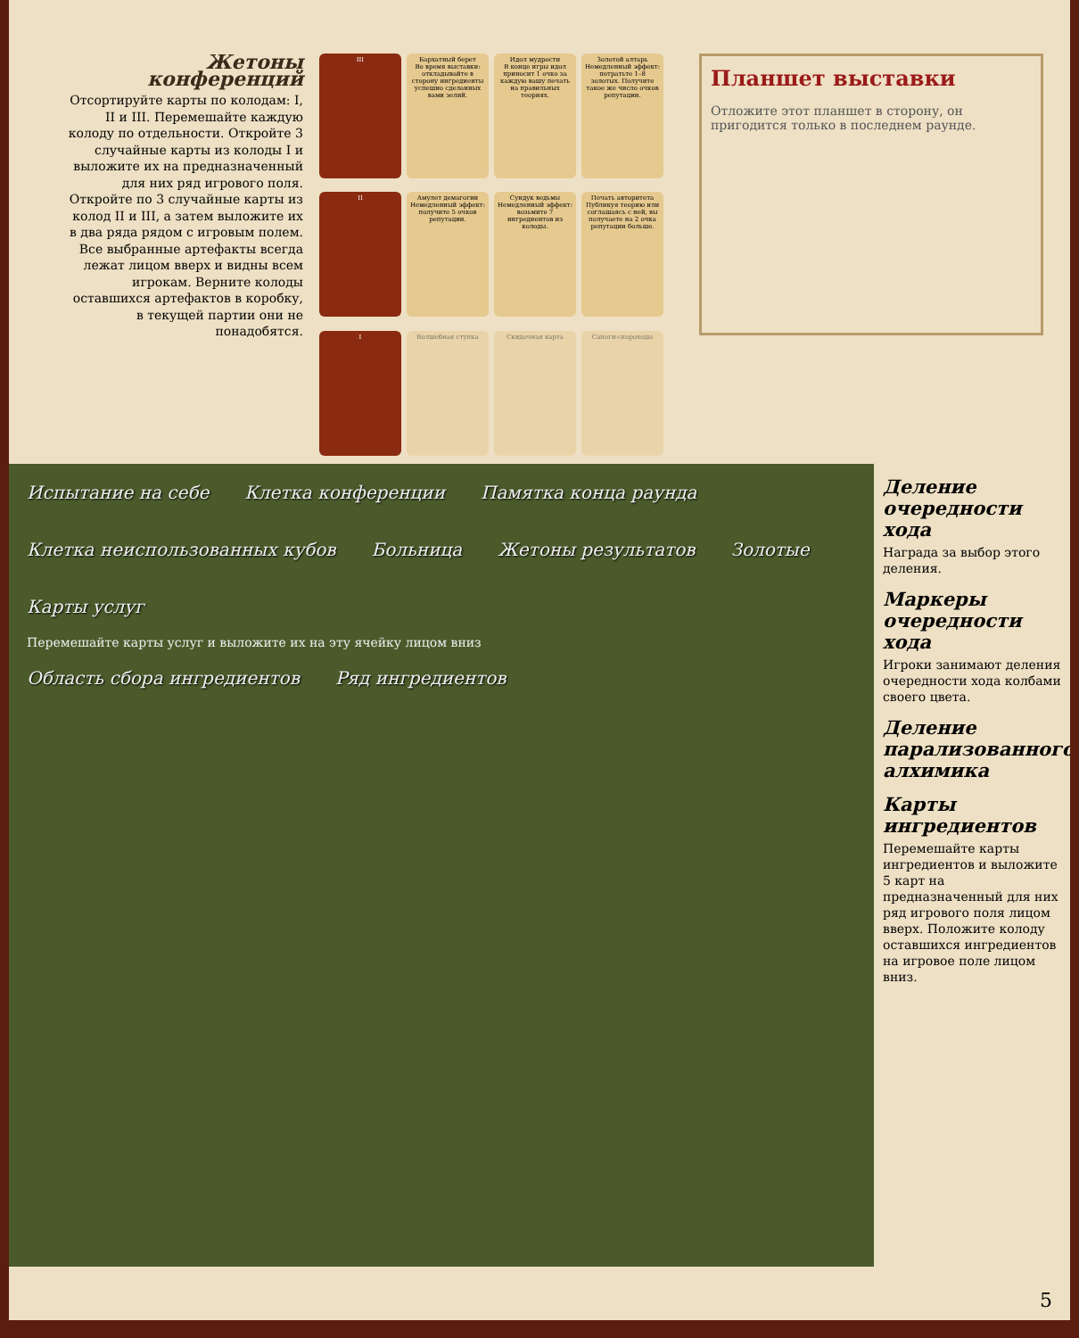Жетоны конференций
Отсортируйте карты по колодам: I, II и III. Перемешайте каждую колоду по отдельности. Откройте 3 случайные карты из колоды I и выложите их на предназначенный для них ряд игрового поля. Откройте по 3 случайные карты из колод II и III, а затем выложите их в два ряда рядом с игровым полем. Все выбранные артефакты всегда лежат лицом вверх и видны всем игрокам. Верните колоды оставшихся артефактов в коробку, в текущей партии они не понадобятся.
III
Бархатный берет
Во время выставки: откладывайте в сторону ингредиенты успешно сделанных вами зелий.
Идол мудрости
В конце игры идол приносит 1 очко за каждую вашу печать на правильных теориях.
Золотой алтарь
Немедленный эффект: потратьте 1–8 золотых. Получите такое же число очков репутации.
II
Амулет демагогии
Немедленный эффект: получите 5 очков репутации.
Сундук ведьмы
Немедленный эффект: возьмите 7 ингредиентов из колоды.
Печать авторитета
Публикуя теорию или соглашаясь с ней, вы получаете на 2 очка репутации больше.
I
Волшебная ступка
Скидочная карта
Сапоги-скороходы
Планшет выставки
Отложите этот планшет в сторону, он пригодится только в последнем раунде.
Испытание на себе Клетка конференции Памятка конца раунда Клетка неиспользованных кубов Больница Жетоны результатов Золотые Карты услуг
Перемешайте карты услуг и выложите их на эту ячейку лицом вниз
Область сбора ингредиентов Ряд ингредиентов
Деление очередности хода
Награда за выбор этого деления.
Маркеры очередности хода
Игроки занимают деления очередности хода колбами своего цвета.
Деление парализованного алхимика
Карты ингредиентов
Перемешайте карты ингредиентов и выложите 5 карт на предназначенный для них ряд игрового поля лицом вверх. Положите колоду оставшихся ингредиентов на игровое поле лицом вниз.
5